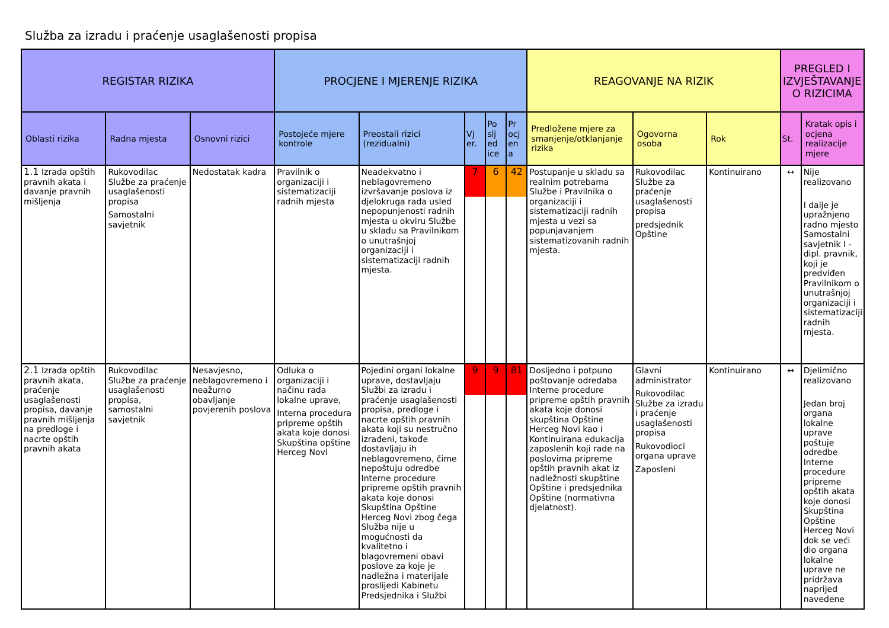Služba za izradu i praćenje usaglašenosti propisa
| REGISTAR RIZIKA | | | PROCJENE I MJERENJE RIZIKA | | | | | REAGOVANJE NA RIZIK | | | PREGLED I IZVJEŠTAVANJE O RIZICIMA | |
| --- | --- | --- | --- | --- | --- | --- | --- | --- | --- | --- | --- | --- |
| Oblasti rizika | Radna mjesta | Osnovni rizici | Postojeće mjere kontrole | Preostali rizici (rezidualni) | Vj er. | Po slj ed ice | Pr ocj en a | Predložene mjere za smanjenje/otklanjanje rizika | Ogovorna osoba | Rok | St. | Kratak opis i ocjena realizacije mjere |
| 1.1 Izrada opštih pravnih akata i davanje pravnih mišljenja | Rukovodilac Službe za praćenje usaglašenosti propisa Samostalni savjetnik | Nedostatak kadra | Pravilnik o organizaciji i sistematizaciji radnih mjesta | Neadekvatno i neblagovremeno izvršavanje poslova iz djelokruga rada usled nepopunjenosti radnih mjesta u okviru Službe u skladu sa Pravilnikom o unutrašnjoj organizaciji i sistematizaciji radnih mjesta. | 7 | 6 | 42 | Postupanje u skladu sa realnim potrebama Službe i Pravilnika o organizaciji i sistematizaciji radnih mjesta u vezi sa popunjavanjem sistematizovanih radnih mjesta. | Rukovodilac Službe za praćenje usaglašenosti propisa predsjednik Opštine | Kontinuirano | ↔ | Nije realizovano I dalje je upražnjeno radno mjesto Samostalni savjetnik I - dipl. pravnik, koji je predviđen Pravilnikom o unutrašnjoj organizaciji i sistematizaciji radnih mjesta. |
| 2.1 Izrada opštih pravnih akata, praćenje usaglašenosti propisa, davanje pravnih mišljenja na predloge i nacrte opštih pravnih akata | Rukovodilac Službe za praćenje usaglašenosti propisa, samostalni savjetnik | Nesavjesno, neblagovremeno i neažurno obavljanje povjerenih poslova | Odluka o organizaciji i načinu rada lokalne uprave, Interna procedura pripreme opštih akata koje donosi Skupština opštine Herceg Novi | Pojedini organi lokalne uprave, dostavljaju Službi za izradu i praćenje usaglašenosti propisa, predloge i nacrte opštih pravnih akata koji su nestručno izrađeni, takođe dostavljaju ih neblagovremeno, čime nepoštuju odredbe Interne procedure pripreme opštih pravnih akata koje donosi Skupština Opštine Herceg Novi zbog čega Služba nije u mogućnosti da kvalitetno i blagovremeni obavi poslove za koje je nadležna i materijale proslijedi Kabinetu Predsjednika i Službi | 9 | 9 | 81 | Dosljedno i potpuno poštovanje odredaba Interne procedure pripreme opštih pravnih akata koje donosi skupština Opštine Herceg Novi kao i Kontinuirana edukacija zaposlenih koji rade na poslovima pripreme opštih pravnih akat iz nadležnosti skupštine Opštine i predsjednika Opštine (normativna djelatnost). | Glavni administrator Rukovodilac Službe za izradu i praćenje usaglašenosti propisa Rukovodioci organa uprave Zaposleni | Kontinuirano | ↔ | Djelimično realizovano Jedan broj organa lokalne uprave poštuje odredbe Interne procedure pripreme opštih akata koje donosi Skupština Opštine Herceg Novi dok se veći dio organa lokalne uprave ne pridržava naprijed navedene |